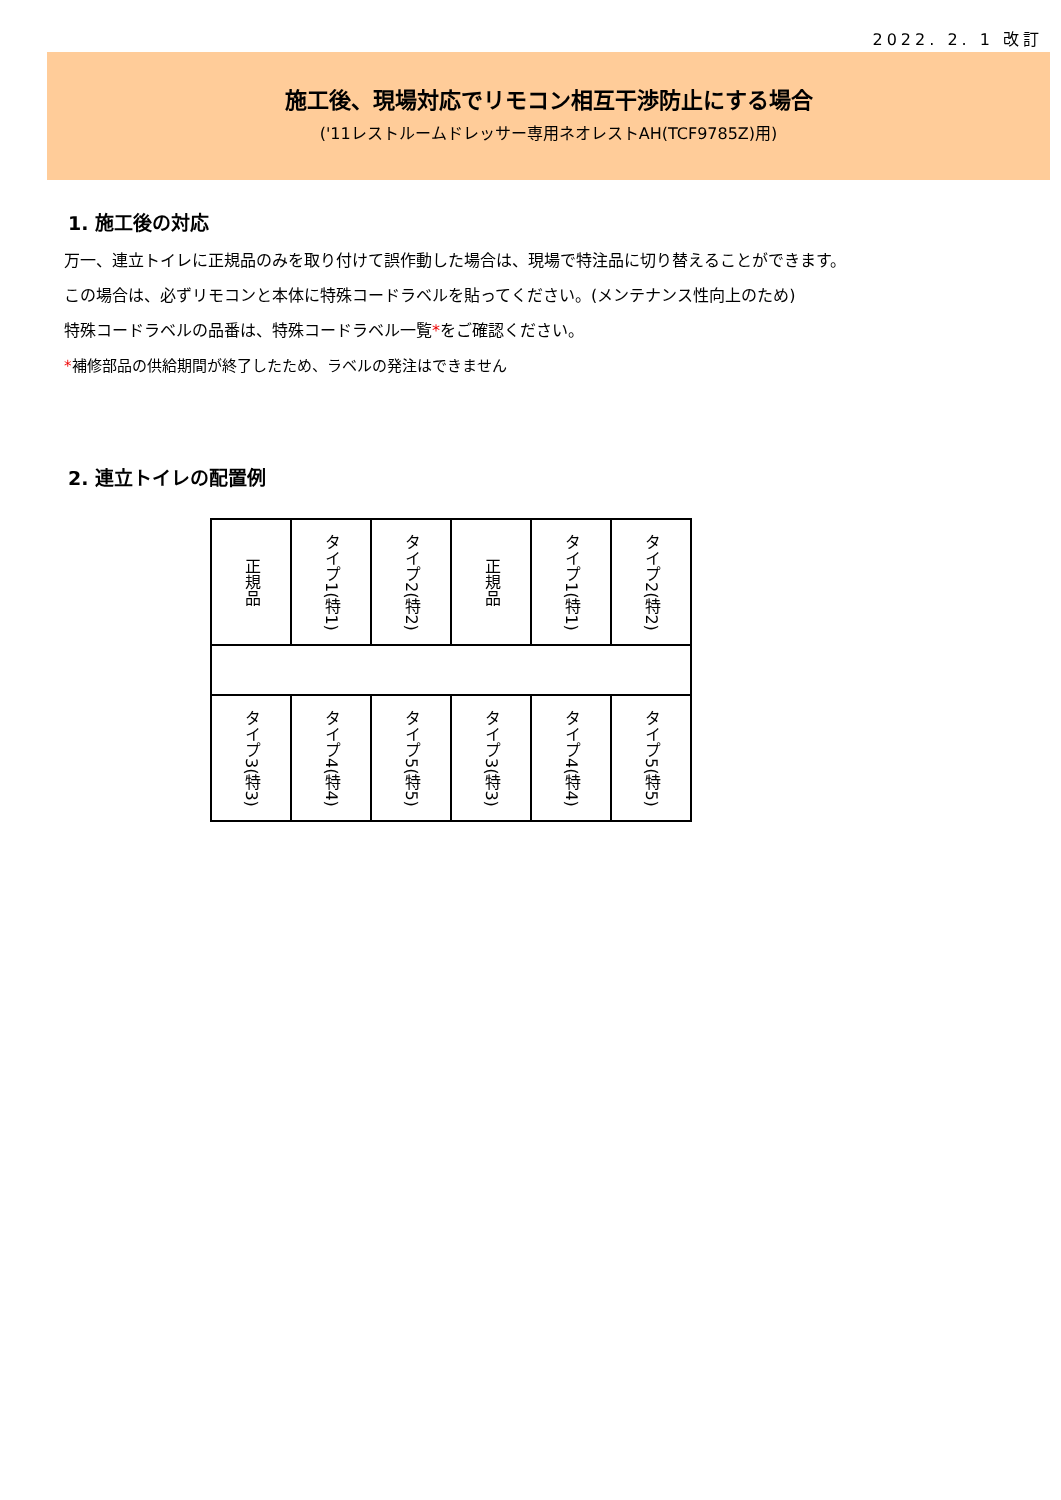2022. 2. 1 改訂
施工後、現場対応でリモコン相互干渉防止にする場合
('11レストルームドレッサー専用ネオレストAH(TCF9785Z)用)
1. 施工後の対応
万一、連立トイレに正規品のみを取り付けて誤作動した場合は、現場で特注品に切り替えることができます。
この場合は、必ずリモコンと本体に特殊コードラベルを貼ってください。(メンテナンス性向上のため)
特殊コードラベルの品番は、特殊コードラベル一覧*をご確認ください。
*補修部品の供給期間が終了したため、ラベルの発注はできません
2. 連立トイレの配置例
| 正規品 | タイプ1(特1) | タイプ2(特2) | 正規品 | タイプ1(特1) | タイプ2(特2) |
| タイプ3(特3) | タイプ4(特4) | タイプ5(特5) | タイプ3(特3) | タイプ4(特4) | タイプ5(特5) |